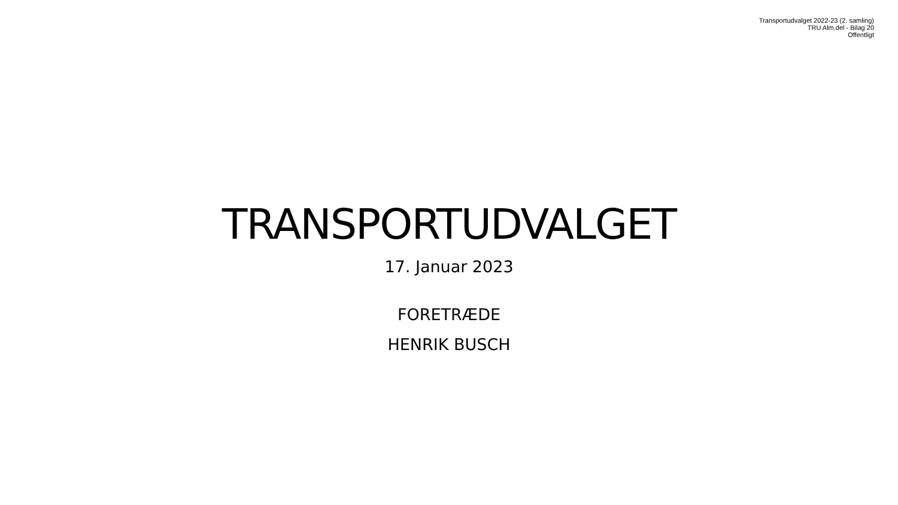Transportudvalget 2022-23 (2. samling)
TRU Alm.del - Bilag 20
Offentligt
TRANSPORTUDVALGET
17. Januar 2023
FORETRÆDE
HENRIK BUSCH